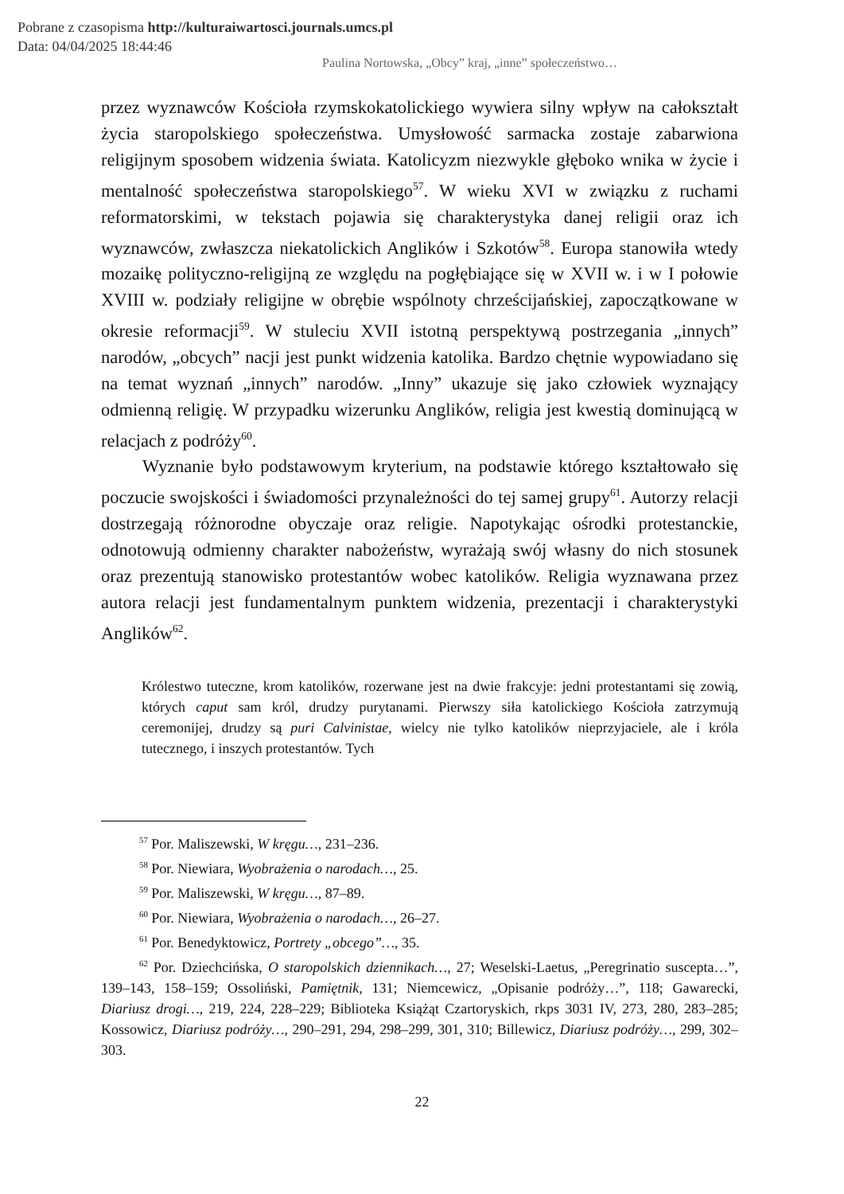Pobrane z czasopisma http://kulturaiwartosci.journals.umcs.pl
Data: 04/04/2025 18:44:46
Paulina Nortowska, „Obcy” kraj, „inne” społeczeństwo…
przez wyznawców Kościoła rzymskokatolickiego wywiera silny wpływ na całokształt życia staropolskiego społeczeństwa. Umysłowość sarmacka zostaje zabarwiona religijnym sposobem widzenia świata. Katolicyzm niezwykle głęboko wnika w życie i mentalność społeczeństwa staropolskiego<sup>57</sup>. W wieku XVI w związku z ruchami reformatorskimi, w tekstach pojawia się charakterystyka danej religii oraz ich wyznawców, zwłaszcza niekatolickich Anglików i Szkotów<sup>58</sup>. Europa stanowiła wtedy mozaikę polityczno-religijną ze względu na pogłębiające się w XVII w. i w I połowie XVIII w. podziały religijne w obrębie wspólnoty chrześcijańskiej, zapoczątkowane w okresie reformacji<sup>59</sup>. W stuleciu XVII istotną perspektywą postrzegania „innych” narodów, „obcych” nacji jest punkt widzenia katolika. Bardzo chętnie wypowiadano się na temat wyznań „innych” narodów. „Inny” ukazuje się jako człowiek wyznający odmienną religię. W przypadku wizerunku Anglików, religia jest kwestią dominującą w relacjach z podróży<sup>60</sup>.
Wyznanie było podstawowym kryterium, na podstawie którego kształtowało się poczucie swojskości i świadomości przynależności do tej samej grupy<sup>61</sup>. Autorzy relacji dostrzegają różnorodne obyczaje oraz religie. Napotykając ośrodki protestanckie, odnotowują odmienny charakter nabożeństw, wyrażają swój własny do nich stosunek oraz prezentują stanowisko protestantów wobec katolików. Religia wyznawana przez autora relacji jest fundamentalnym punktem widzenia, prezentacji i charakterystyki Anglików<sup>62</sup>.
Królestwo tuteczne, krom katolików, rozerwane jest na dwie frakcyje: jedni protestantami się zowią, których caput sam król, drudzy purytanami. Pierwszy siła katolickiego Kościoła zatrzymują ceremonijej, drudzy są puri Calvinistae, wielcy nie tylko katolików nieprzyjaciele, ale i króla tutecznego, i inszych protestantów. Tych
<sup>57</sup> Por. Maliszewski, W kręgu…, 231–236.
<sup>58</sup> Por. Niewiara, Wyobrażenia o narodach…, 25.
<sup>59</sup> Por. Maliszewski, W kręgu…, 87–89.
<sup>60</sup> Por. Niewiara, Wyobrażenia o narodach…, 26–27.
<sup>61</sup> Por. Benedyktowicz, Portrety „obcego”…, 35.
<sup>62</sup> Por. Dziechcińska, O staropolskich dziennikach…, 27; Weselski-Laetus, „Peregrinatio suscepta…”, 139–143, 158–159; Ossoliński, Pamiętnik, 131; Niemcewicz, „Opisanie podróży…”, 118; Gawarecki, Diariusz drogi…, 219, 224, 228–229; Biblioteka Książąt Czartoryskich, rkps 3031 IV, 273, 280, 283–285; Kossowicz, Diariusz podróży…, 290–291, 294, 298–299, 301, 310; Billewicz, Diariusz podróży…, 299, 302–303.
22